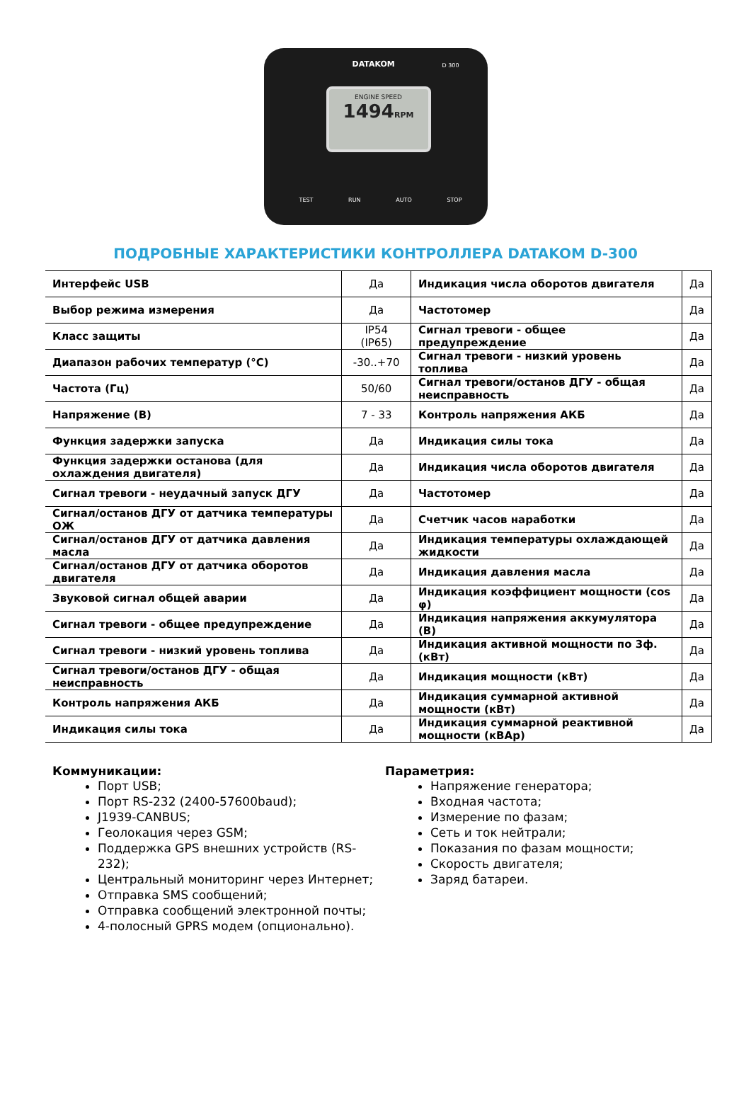DATAKOM D 300
ENGINE SPEED
1494RPM
TEST RUN AUTO STOP
ПОДРОБНЫЕ ХАРАКТЕРИСТИКИ КОНТРОЛЛЕРА DATAKOM D-300
| Интерфейс USB | Да | Индикация числа оборотов двигателя | Да |
| Выбор режима измерения | Да | Частотомер | Да |
| Класс защиты | IP54 (IP65) | Сигнал тревоги - общее предупреждение | Да |
| Диапазон рабочих температур (°C) | -30..+70 | Сигнал тревоги - низкий уровень топлива | Да |
| Частота (Гц) | 50/60 | Сигнал тревоги/останов ДГУ - общая неисправность | Да |
| Напряжение (В) | 7 - 33 | Контроль напряжения АКБ | Да |
| Функция задержки запуска | Да | Индикация силы тока | Да |
| Функция задержки останова (для охлаждения двигателя) | Да | Индикация числа оборотов двигателя | Да |
| Сигнал тревоги - неудачный запуск ДГУ | Да | Частотомер | Да |
| Сигнал/останов ДГУ от датчика температуры ОЖ | Да | Счетчик часов наработки | Да |
| Сигнал/останов ДГУ от датчика давления масла | Да | Индикация температуры охлаждающей жидкости | Да |
| Сигнал/останов ДГУ от датчика оборотов двигателя | Да | Индикация давления масла | Да |
| Звуковой сигнал общей аварии | Да | Индикация коэффициент мощности (cos φ) | Да |
| Сигнал тревоги - общее предупреждение | Да | Индикация напряжения аккумулятора (В) | Да |
| Сигнал тревоги - низкий уровень топлива | Да | Индикация активной мощности по 3ф. (кВт) | Да |
| Сигнал тревоги/останов ДГУ - общая неисправность | Да | Индикация мощности (кВт) | Да |
| Контроль напряжения АКБ | Да | Индикация суммарной активной мощности (кВт) | Да |
| Индикация силы тока | Да | Индикация суммарной реактивной мощности (кВАр) | Да |
Коммуникации:
Порт USB;
Порт RS-232 (2400-57600baud);
J1939-CANBUS;
Геолокация через GSM;
Поддержка GPS внешних устройств (RS-232);
Центральный мониторинг через Интернет;
Отправка SMS сообщений;
Отправка сообщений электронной почты;
4-полосный GPRS модем (опционально).
Параметрия:
Напряжение генератора;
Входная частота;
Измерение по фазам;
Сеть и ток нейтрали;
Показания по фазам мощности;
Скорость двигателя;
Заряд батареи.